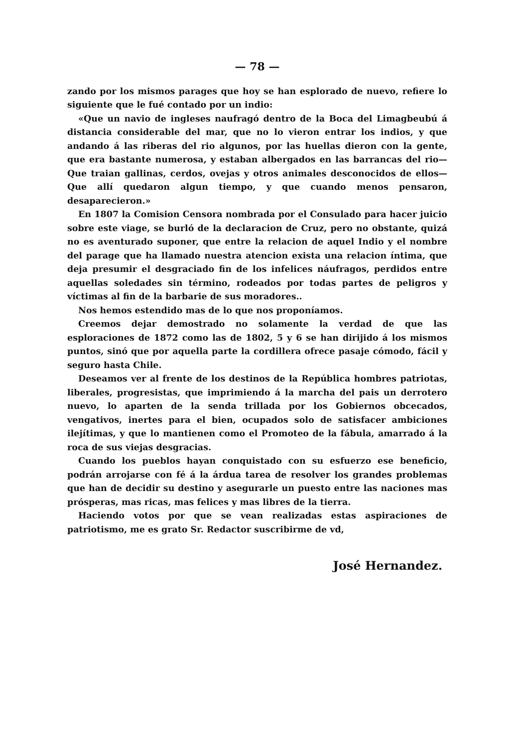— 78 —
zando por los mismos parages que hoy se han esplorado de nuevo, refiere lo siguiente que le fué contado por un indio:
«Que un navio de ingleses naufragó dentro de la Boca del Limagbeubú á distancia considerable del mar, que no lo vieron entrar los indios, y que andando á las riberas del rio algunos, por las huellas dieron con la gente, que era bastante numerosa, y estaban albergados en las barrancas del rio— Que traian gallinas, cerdos, ovejas y otros animales desconocidos de ellos— Que allí quedaron algun tiempo, y que cuando menos pensaron, desaparecieron.»
En 1807 la Comision Censora nombrada por el Consulado para hacer juicio sobre este viage, se burló de la declaracion de Cruz, pero no obstante, quizá no es aventurado suponer, que entre la relacion de aquel Indio y el nombre del parage que ha llamado nuestra atencion exista una relacion íntima, que deja presumir el desgraciado fin de los infelices náufragos, perdidos entre aquellas soledades sin término, rodeados por todas partes de peligros y víctimas al fin de la barbarie de sus moradores..
Nos hemos estendido mas de lo que nos proponíamos.
Creemos dejar demostrado no solamente la verdad de que las esploraciones de 1872 como las de 1802, 5 y 6 se han dirijido á los mismos puntos, sinó que por aquella parte la cordillera ofrece pasaje cómodo, fácil y seguro hasta Chile.
Deseamos ver al frente de los destinos de la República hombres patriotas, liberales, progresistas, que imprimiendo á la marcha del pais un derrotero nuevo, lo aparten de la senda trillada por los Gobiernos obcecados, vengativos, inertes para el bien, ocupados solo de satisfacer ambiciones ilejítimas, y que lo mantienen como el Promoteo de la fábula, amarrado á la roca de sus viejas desgracias.
Cuando los pueblos hayan conquistado con su esfuerzo ese beneficio, podrán arrojarse con fé á la árdua tarea de resolver los grandes problemas que han de decidir su destino y asegurarle un puesto entre las naciones mas prósperas, mas ricas, mas felices y mas libres de la tierra.
Haciendo votos por que se vean realizadas estas aspiraciones de patriotismo, me es grato Sr. Redactor suscribirme de vd,
José Hernandez.